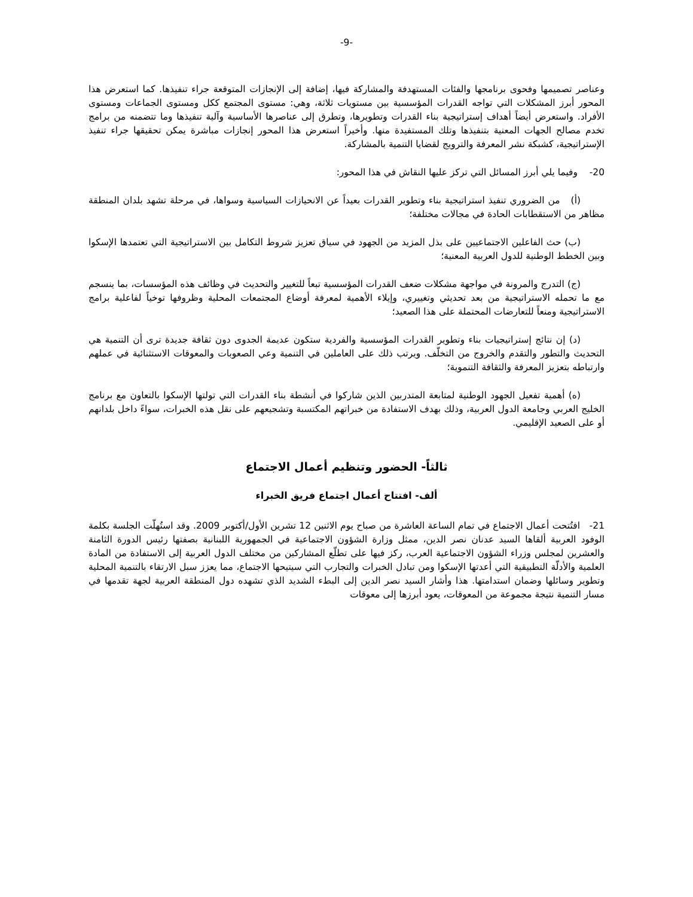-9-
وعناصر تصميمها وفحوى برنامجها والفئات المستهدفة والمشاركة فيها، إضافة إلى الإنجازات المتوقعة جراء تنفيذها. كما استعرض هذا المحور أبرز المشكلات التي تواجه القدرات المؤسسية بين مستويات ثلاثة، وهي: مستوى المجتمع ككل ومستوى الجماعات ومستوى الأفراد. واستعرض أيضاً أهداف إستراتيجية بناء القدرات وتطويرها، وتطرق إلى عناصرها الأساسية وآلية تنفيذها وما تتضمنه من برامج تخدم مصالح الجهات المعنية بتنفيذها وتلك المستفيدة منها. وأخيراً استعرض هذا المحور إنجازات مباشرة يمكن تحقيقها جراء تنفيذ الإستراتيجية، كشبكة نشر المعرفة والترويج لقضايا التنمية بالمشاركة.
20- وفيما يلي أبرز المسائل التي تركز عليها النقاش في هذا المحور:
(أ) من الضروري تنفيذ استراتيجية بناء وتطوير القدرات بعيداً عن الانحيازات السياسية وسواها، في مرحلة تشهد بلدان المنطقة مظاهر من الاستقطابات الحادة في مجالات مختلفة؛
(ب) حث الفاعلين الاجتماعيين على بذل المزيد من الجهود في سياق تعزيز شروط التكامل بين الاستراتيجية التي تعتمدها الإسكوا وبين الخطط الوطنية للدول العربية المعنية؛
(ج) التدرج والمرونة في مواجهة مشكلات ضعف القدرات المؤسسية تبعاً للتغيير والتحديث في وظائف هذه المؤسسات، بما ينسجم مع ما تحمله الاستراتيجية من بعد تحديثي وتغييري، وإيلاء الأهمية لمعرفة أوضاع المجتمعات المحلية وظروفها توخياً لفاعلية برامج الاستراتيجية ومنعاً للتعارضات المحتملة على هذا الصعيد؛
(د) إن نتائج إستراتيجيات بناء وتطوير القدرات المؤسسية والفردية ستكون عديمة الجدوى دون ثقافة جديدة ترى أن التنمية هي التحديث والتطور والتقدم والخروج من التخلّف. ويرتب ذلك على العاملين في التنمية وعي الصعوبات والمعوقات الاستثنائية في عملهم وارتباطه بتعزيز المعرفة والثقافة التنموية؛
(ه) أهمية تفعيل الجهود الوطنية لمتابعة المتدربين الذين شاركوا في أنشطة بناء القدرات التي تولتها الإسكوا بالتعاون مع برنامج الخليج العربي وجامعة الدول العربية، وذلك بهدف الاستفادة من خبراتهم المكتسبة وتشجيعهم على نقل هذه الخبرات، سواءً داخل بلدانهم أو على الصعيد الإقليمي.
ثالثاً- الحضور وتنظيم أعمال الاجتماع
ألف- افتتاح أعمال اجتماع فريق الخبراء
21- افتُتحت أعمال الاجتماع في تمام الساعة العاشرة من صباح يوم الاثنين 12 تشرين الأول/أكتوبر 2009. وقد استُهلّت الجلسة بكلمة الوفود العربية ألقاها السيد عدنان نصر الدين، ممثل وزارة الشؤون الاجتماعية في الجمهورية اللبنانية بصفتها رئيس الدورة الثامنة والعشرين لمجلس وزراء الشؤون الاجتماعية العرب، ركز فيها على تطلّع المشاركين من مختلف الدول العربية إلى الاستفادة من المادة العلمية والأدلّة التطبيقية التي أعدتها الإسكوا ومن تبادل الخبرات والتجارب التي سيتيحها الاجتماع، مما يعزز سبل الارتقاء بالتنمية المحلية وتطوير وسائلها وضمان استدامتها. هذا وأشار السيد نصر الدين إلى البطء الشديد الذي تشهده دول المنطقة العربية لجهة تقدمها في مسار التنمية نتيجة مجموعة من المعوقات، يعود أبرزها إلى معوقات